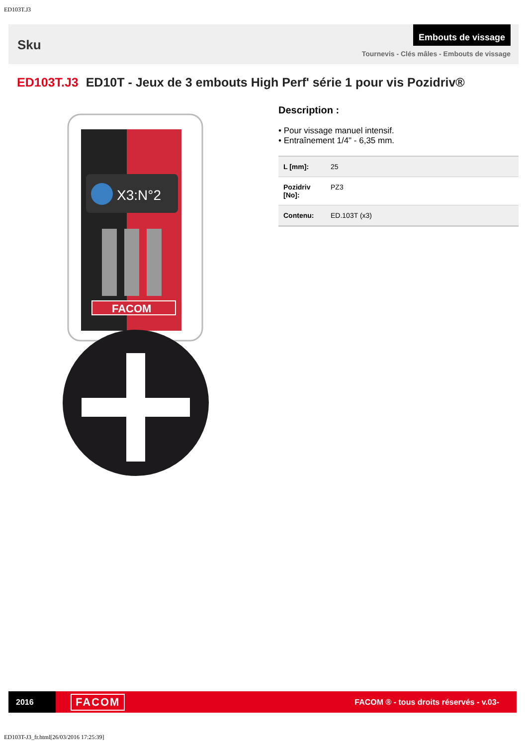ED103T.J3
Sku
Embouts de vissage
Tournevis - Clés mâles - Embouts de vissage
ED103T.J3 ED10T - Jeux de 3 embouts High Perf' série 1 pour vis Pozidriv®
X3:N°2
FACOM
Description :
• Pour vissage manuel intensif.
• Entraînement 1/4" - 6,35 mm.
| L [mm]: | 25 |
| Pozidriv [No]: | PZ3 |
| Contenu: | ED.103T (x3) |
2016
FACOM
FACOM ® - tous droits réservés - v.03-
ED103T-J3_fr.html[26/03/2016 17:25:39]